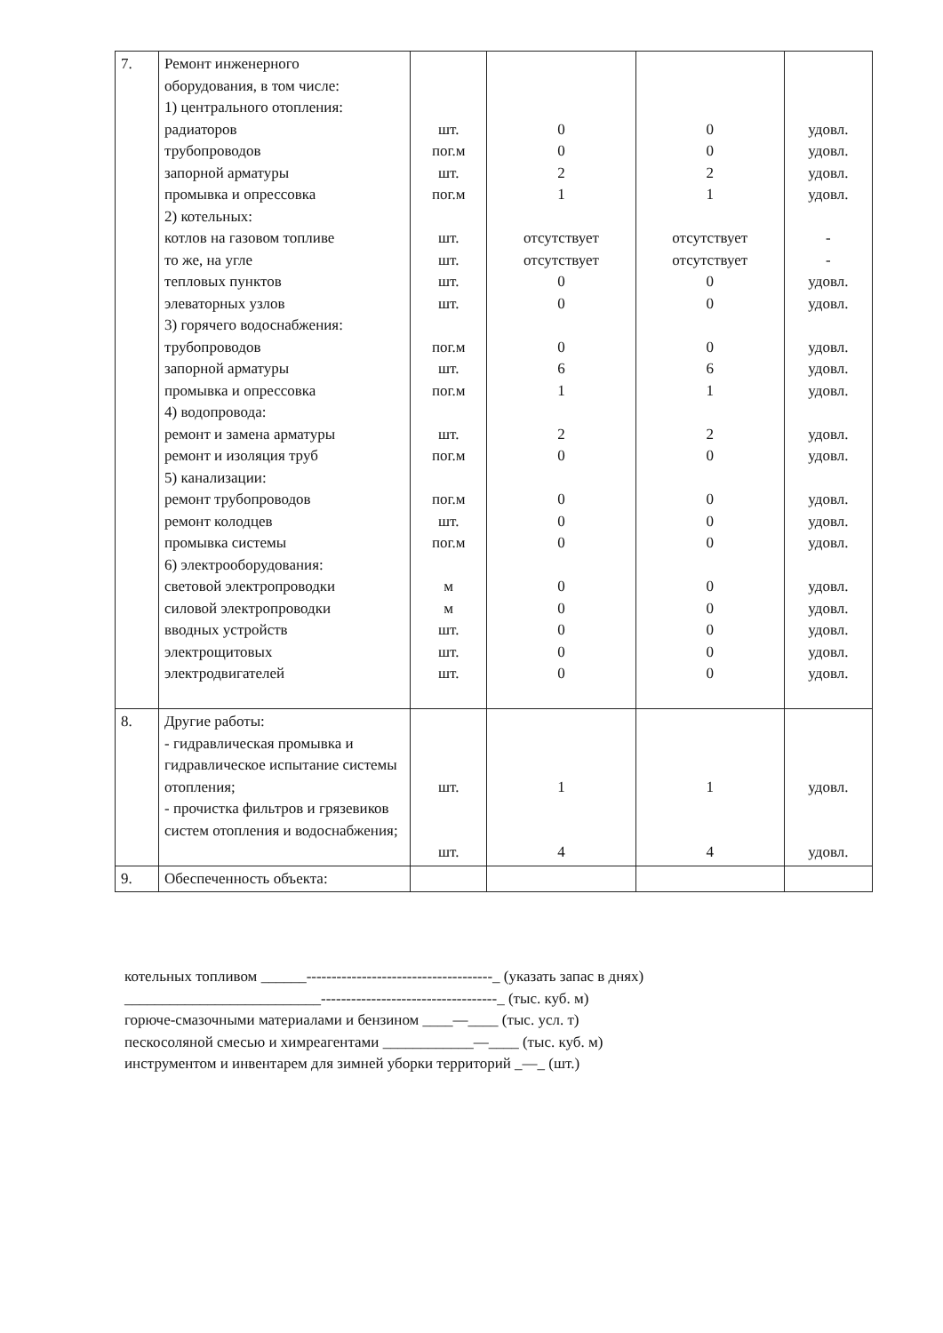| 7. | Ремонт инженерного оборудования, в том числе: 1) центрального отопления: радиаторов трубопроводов запорной арматуры промывка и опрессовка 2) котельных: котлов на газовом топливе то же, на угле тепловых пунктов элеваторных узлов 3) горячего водоснабжения: трубопроводов запорной арматуры промывка и опрессовка 4) водопровода: ремонт и замена арматуры ремонт и изоляция труб 5) канализации: ремонт трубопроводов ремонт колодцев промывка системы 6) электрооборудования: световой электропроводки силовой электропроводки вводных устройств электрощитовых электродвигателей | шт. пог.м шт. пог.м шт. шт. шт. шт. пог.м шт. пог.м шт. пог.м пог.м шт. пог.м м м шт. шт. шт. | 0 0 2 1 отсутствует отсутствует 0 0 0 6 1 2 0 0 0 0 0 0 0 0 0 | 0 0 2 1 отсутствует отсутствует 0 0 0 6 1 2 0 0 0 0 0 0 0 0 0 | удовл. удовл. удовл. удовл. - - удовл. удовл. удовл. удовл. удовл. удовл. удовл. удовл. удовл. удовл. удовл. удовл. удовл. удовл. удовл. |
| 8. | Другие работы: - гидравлическая промывка и гидравлическое испытание системы отопления; - прочистка фильтров и грязевиков систем отопления и водоснабжения; | шт. шт. | 1 4 | 1 4 | удовл. удовл. |
| 9. | Обеспеченность объекта: | | | | |
котельных топливом ______-------------------------------------_ (указать запас в днях)
__________________________-----------------------------------_ (тыс. куб. м)
горюче-смазочными материалами и бензином ____—____ (тыс. усл. т)
пескосоляной смесью и химреагентами ____________—____ (тыс. куб. м)
инструментом и инвентарем для зимней уборки территорий _—_ (шт.)